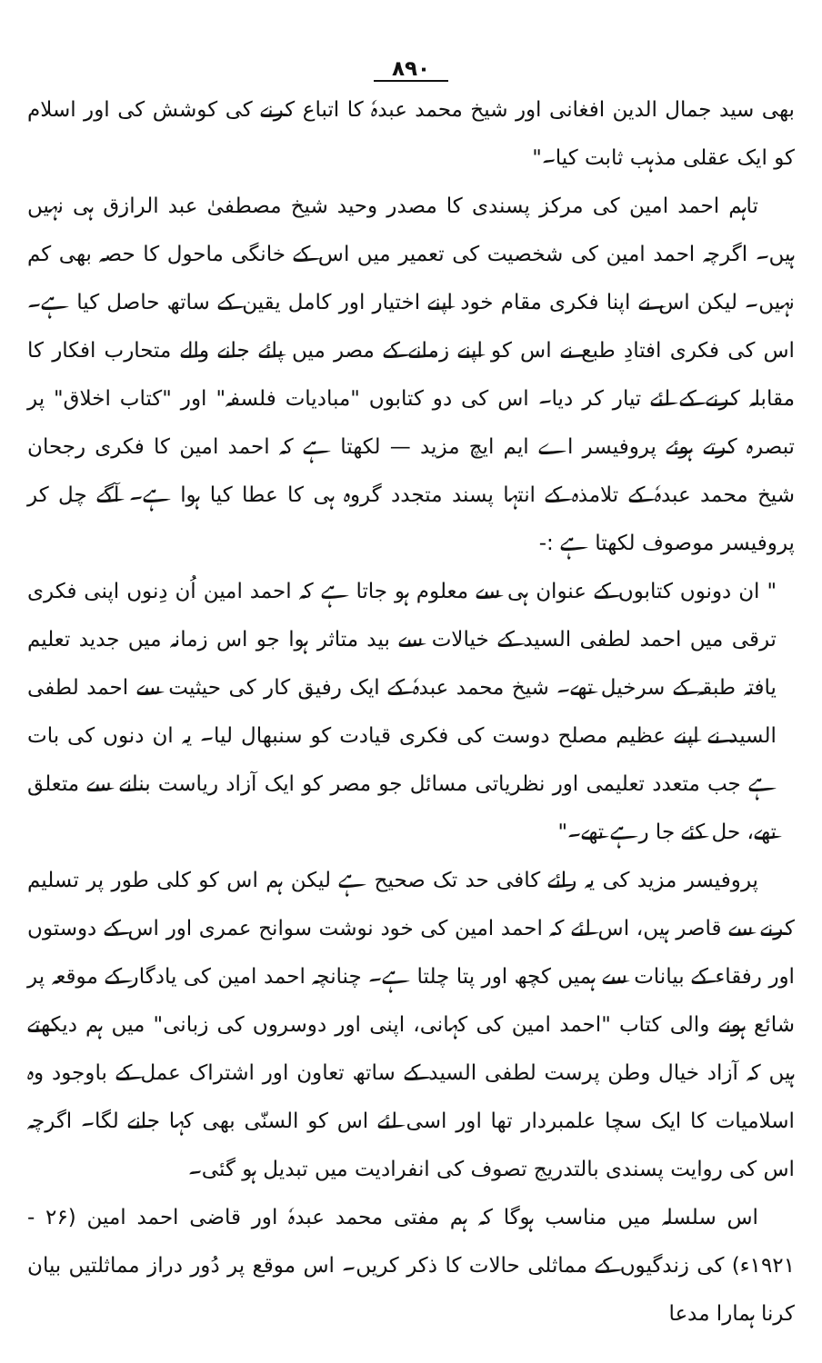۸۹۰
بھی سید جمال الدین افغانی اور شیخ محمد عبدہٗ کا اتباع کرنے کی کوشش کی اور اسلام کو ایک عقلی مذہب ثابت کیا۔"
تاہم احمد امین کی مرکز پسندی کا مصدر وحید شیخ مصطفیٰ عبد الرازق ہی نہیں ہیں۔ اگرچہ احمد امین کی شخصیت کی تعمیر میں اس کے خانگی ماحول کا حصہ بھی کم نہیں۔ لیکن اس نے اپنا فکری مقام خود اپنے اختیار اور کامل یقین کے ساتھ حاصل کیا ہے۔ اس کی فکری افتادِ طبع نے اس کو اپنے زمانے کے مصر میں پائے جانے والے متحارب افکار کا مقابلہ کرنے کے لئے تیار کر دیا۔ اس کی دو کتابوں "مبادیات فلسفہ" اور "کتاب اخلاق" پر تبصرہ کرتے ہوئے پروفیسر اے ایم ایچ مزید — لکھتا ہے کہ احمد امین کا فکری رجحان شیخ محمد عبدہٗ کے تلامذہ کے انتہا پسند متجدد گروہ ہی کا عطا کیا ہوا ہے۔ آگے چل کر پروفیسر موصوف لکھتا ہے :-
" ان دونوں کتابوں کے عنوان ہی سے معلوم ہو جاتا ہے کہ احمد امین اُن دِنوں اپنی فکری ترقی میں احمد لطفی السید کے خیالات سے بید متاثر ہوا جو اس زمانہ میں جدید تعلیم یافتہ طبقہ کے سرخیل تھے۔ شیخ محمد عبدہٗ کے ایک رفیق کار کی حیثیت سے احمد لطفی السید نے اپنے عظیم مصلح دوست کی فکری قیادت کو سنبھال لیا۔ یہ ان دنوں کی بات ہے جب متعدد تعلیمی اور نظریاتی مسائل جو مصر کو ایک آزاد ریاست بنانے سے متعلق تھے، حل کئے جا رہے تھے۔"
پروفیسر مزید کی یہ رائے کافی حد تک صحیح ہے لیکن ہم اس کو کلی طور پر تسلیم کرنے سے قاصر ہیں، اس لئے کہ احمد امین کی خود نوشت سوانح عمری اور اس کے دوستوں اور رفقاء کے بیانات سے ہمیں کچھ اور پتا چلتا ہے۔ چنانچہ احمد امین کی یادگار کے موقعہ پر شائع ہونے والی کتاب "احمد امین کی کہانی، اپنی اور دوسروں کی زبانی" میں ہم دیکھتے ہیں کہ آزاد خیال وطن پرست لطفی السید کے ساتھ تعاون اور اشتراک عمل کے باوجود وہ اسلامیات کا ایک سچا علمبردار تھا اور اسی لئے اس کو السنّی بھی کہا جانے لگا۔ اگرچہ اس کی روایت پسندی بالتدریج تصوف کی انفرادیت میں تبدیل ہو گئی۔
اس سلسلہ میں مناسب ہوگا کہ ہم مفتی محمد عبدہٗ اور قاضی احمد امین (۲۶ - ۱۹۲۱ء) کی زندگیوں کے مماثلی حالات کا ذکر کریں۔ اس موقع پر دُور دراز مماثلتیں بیان کرنا ہمارا مدعا